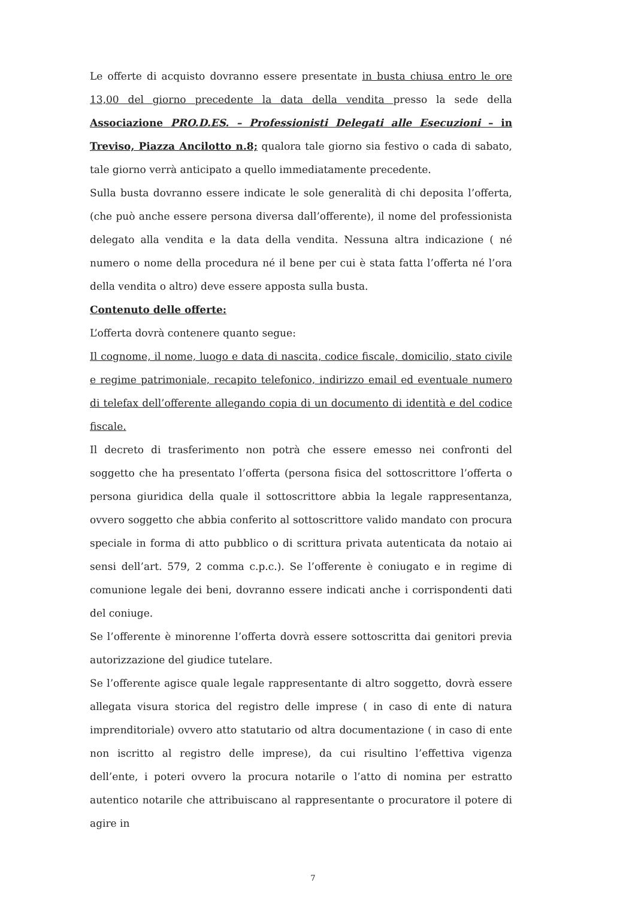Le offerte di acquisto dovranno essere presentate in busta chiusa entro le ore 13,00 del giorno precedente la data della vendita presso la sede della Associazione PRO.D.ES. – Professionisti Delegati alle Esecuzioni – in Treviso, Piazza Ancilotto n.8; qualora tale giorno sia festivo o cada di sabato, tale giorno verrà anticipato a quello immediatamente precedente.
Sulla busta dovranno essere indicate le sole generalità di chi deposita l’offerta, (che può anche essere persona diversa dall’offerente), il nome del professionista delegato alla vendita e la data della vendita. Nessuna altra indicazione ( né numero o nome della procedura né il bene per cui è stata fatta l’offerta né l’ora della vendita o altro) deve essere apposta sulla busta.
Contenuto delle offerte:
L’offerta dovrà contenere quanto segue:
Il cognome, il nome, luogo e data di nascita, codice fiscale, domicilio, stato civile e regime patrimoniale, recapito telefonico, indirizzo email ed eventuale numero di telefax dell’offerente allegando copia di un documento di identità e del codice fiscale.
Il decreto di trasferimento non potrà che essere emesso nei confronti del soggetto che ha presentato l’offerta (persona fisica del sottoscrittore l’offerta o persona giuridica della quale il sottoscrittore abbia la legale rappresentanza, ovvero soggetto che abbia conferito al sottoscrittore valido mandato con procura speciale in forma di atto pubblico o di scrittura privata autenticata da notaio ai sensi dell’art. 579, 2 comma c.p.c.). Se l’offerente è coniugato e in regime di comunione legale dei beni, dovranno essere indicati anche i corrispondenti dati del coniuge.
Se l’offerente è minorenne l’offerta dovrà essere sottoscritta dai genitori previa autorizzazione del giudice tutelare.
Se l’offerente agisce quale legale rappresentante di altro soggetto, dovrà essere allegata visura storica del registro delle imprese ( in caso di ente di natura imprenditoriale) ovvero atto statutario od altra documentazione ( in caso di ente non iscritto al registro delle imprese), da cui risultino l’effettiva vigenza dell’ente, i poteri ovvero la procura notarile o l’atto di nomina per estratto autentico notarile che attribuiscano al rappresentante o procuratore il potere di agire in
7